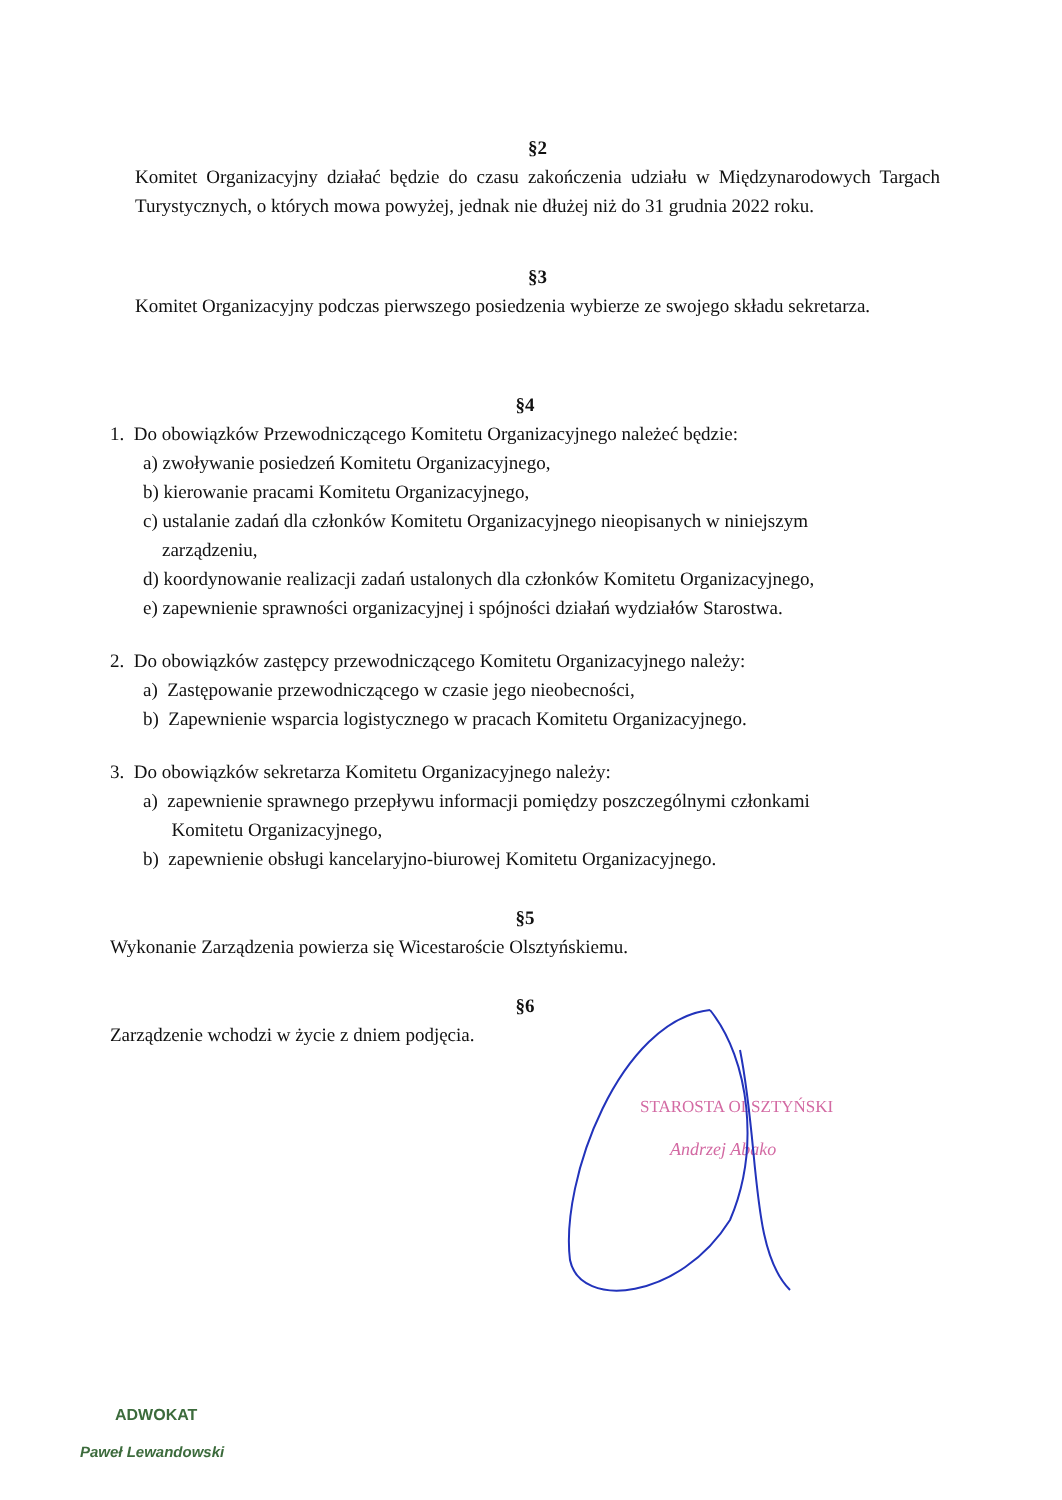§2
Komitet Organizacyjny działać będzie do czasu zakończenia udziału w Międzynarodowych Targach Turystycznych, o których mowa powyżej, jednak nie dłużej niż do 31 grudnia 2022 roku.
§3
Komitet Organizacyjny podczas pierwszego posiedzenia wybierze ze swojego składu sekretarza.
§4
1. Do obowiązków Przewodniczącego Komitetu Organizacyjnego należeć będzie:
a) zwoływanie posiedzeń Komitetu Organizacyjnego,
b) kierowanie pracami Komitetu Organizacyjnego,
c) ustalanie zadań dla członków Komitetu Organizacyjnego nieopisanych w niniejszym
zarządzeniu,
d) koordynowanie realizacji zadań ustalonych dla członków Komitetu Organizacyjnego,
e) zapewnienie sprawności organizacyjnej i spójności działań wydziałów Starostwa.
2. Do obowiązków zastępcy przewodniczącego Komitetu Organizacyjnego należy:
a) Zastępowanie przewodniczącego w czasie jego nieobecności,
b) Zapewnienie wsparcia logistycznego w pracach Komitetu Organizacyjnego.
3. Do obowiązków sekretarza Komitetu Organizacyjnego należy:
a) zapewnienie sprawnego przepływu informacji pomiędzy poszczególnymi członkami
Komitetu Organizacyjnego,
b) zapewnienie obsługi kancelaryjno-biurowej Komitetu Organizacyjnego.
§5
Wykonanie Zarządzenia powierza się Wicestaroście Olsztyńskiemu.
§6
Zarządzenie wchodzi w życie z dniem podjęcia.
STAROSTA OLSZTYŃSKI
Andrzej Abako
ADWOKAT
Paweł Lewandowski